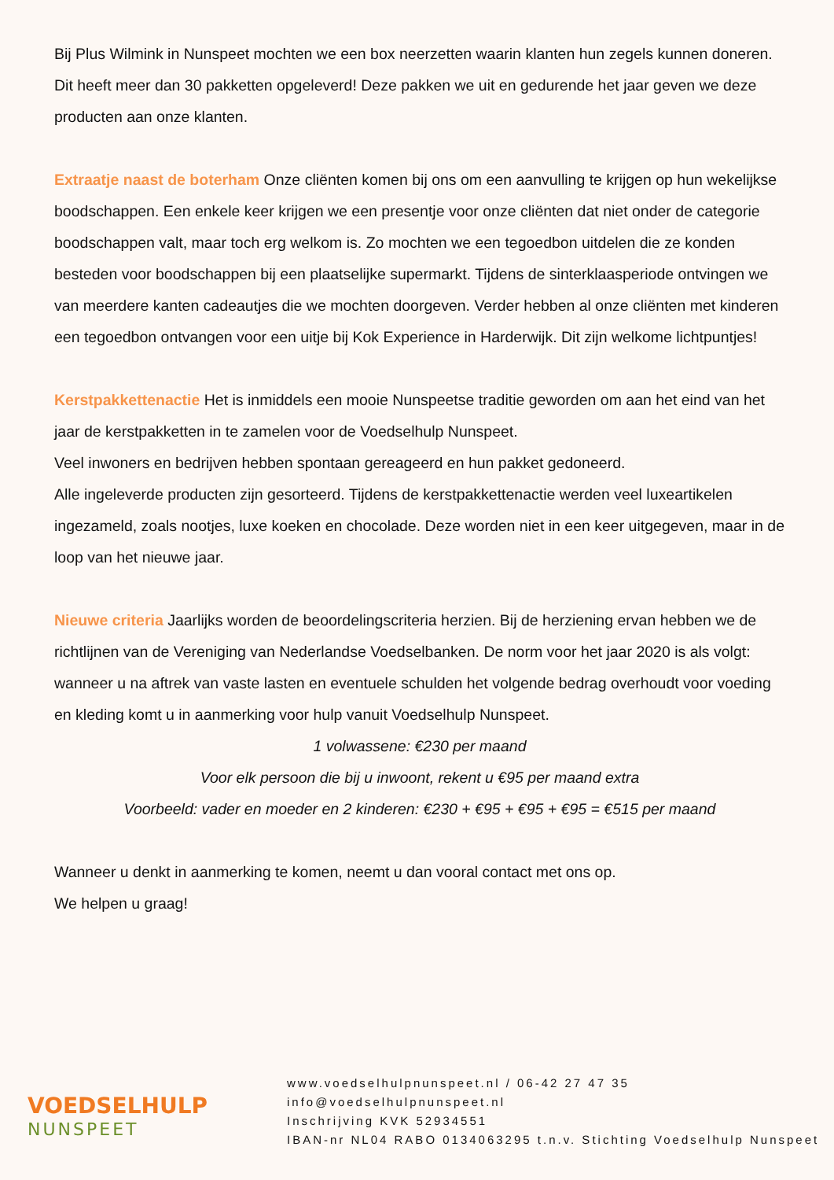Bij Plus Wilmink in Nunspeet mochten we een box neerzetten waarin klanten hun zegels kunnen doneren. Dit heeft meer dan 30 pakketten opgeleverd! Deze pakken we uit en gedurende het jaar geven we deze producten aan onze klanten.
Extraatje naast de boterham Onze cliënten komen bij ons om een aanvulling te krijgen op hun wekelijkse boodschappen. Een enkele keer krijgen we een presentje voor onze cliënten dat niet onder de categorie boodschappen valt, maar toch erg welkom is. Zo mochten we een tegoedbon uitdelen die ze konden besteden voor boodschappen bij een plaatselijke supermarkt. Tijdens de sinterklaasperiode ontvingen we van meerdere kanten cadeautjes die we mochten doorgeven. Verder hebben al onze cliënten met kinderen een tegoedbon ontvangen voor een uitje bij Kok Experience in Harderwijk. Dit zijn welkome lichtpuntjes!
Kerstpakkettenactie Het is inmiddels een mooie Nunspeetse traditie geworden om aan het eind van het jaar de kerstpakketten in te zamelen voor de Voedselhulp Nunspeet.
Veel inwoners en bedrijven hebben spontaan gereageerd en hun pakket gedoneerd.
Alle ingeleverde producten zijn gesorteerd. Tijdens de kerstpakkettenactie werden veel luxeartikelen ingezameld, zoals nootjes, luxe koeken en chocolade. Deze worden niet in een keer uitgegeven, maar in de loop van het nieuwe jaar.
Nieuwe criteria Jaarlijks worden de beoordelingscriteria herzien. Bij de herziening ervan hebben we de richtlijnen van de Vereniging van Nederlandse Voedselbanken. De norm voor het jaar 2020 is als volgt: wanneer u na aftrek van vaste lasten en eventuele schulden het volgende bedrag overhoudt voor voeding en kleding komt u in aanmerking voor hulp vanuit Voedselhulp Nunspeet.
1 volwassene: €230 per maand
Voor elk persoon die bij u inwoont, rekent u €95 per maand extra
Voorbeeld: vader en moeder en 2 kinderen: €230 + €95 + €95 + €95 = €515 per maand
Wanneer u denkt in aanmerking te komen, neemt u dan vooral contact met ons op.
We helpen u graag!
VOEDSELHULP
NUNSPEET
www.voedselhulpnunspeet.nl / 06-42 27 47 35
info@voedselhulpnunspeet.nl
Inschrijving KVK 52934551
IBAN-nr NL04 RABO 0134063295 t.n.v. Stichting Voedselhulp Nunspeet